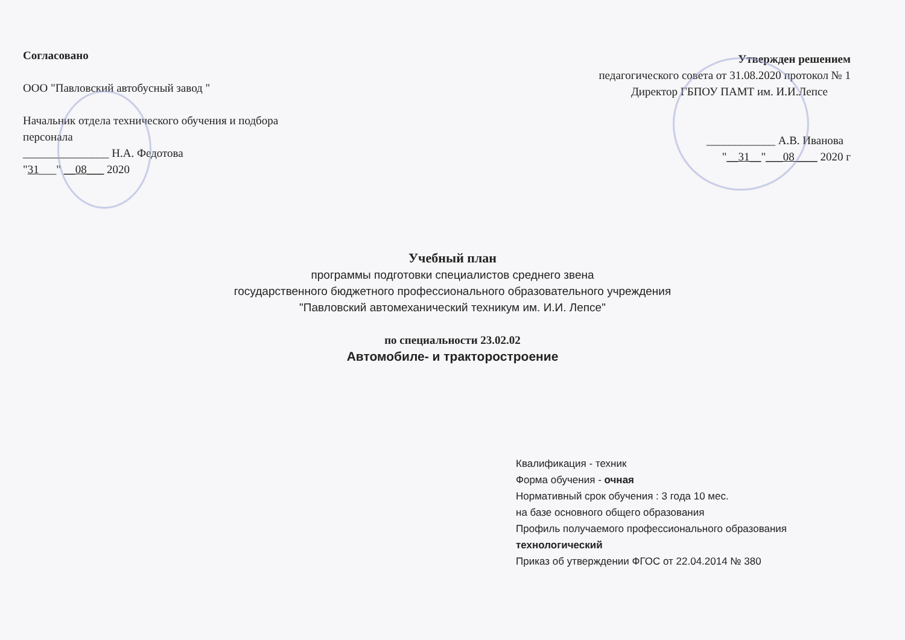Согласовано
ООО "Павловский автобусный завод "
Начальник отдела технического обучения и подбора персонала
_______________ Н.А. Федотова
"31___" __08___ 2020
Утвержден решением
педагогического совета от 31.08.2020 протокол № 1
Директор ГБПОУ ПАМТ им. И.И.Лепсе
____________ А.В. Иванова
"__31__"___08____ 2020 г
Учебный план
программы подготовки специалистов среднего звена
государственного бюджетного профессионального образовательного учреждения
"Павловский автомеханический техникум им. И.И. Лепсе"
по специальности 23.02.02
Автомобиле- и тракторостроение
Квалификация - техник
Форма обучения - очная
Нормативный срок обучения : 3 года 10 мес.
на базе основного общего образования
Профиль получаемого профессионального образования
технологический
Приказ об утверждении ФГОС от 22.04.2014 № 380